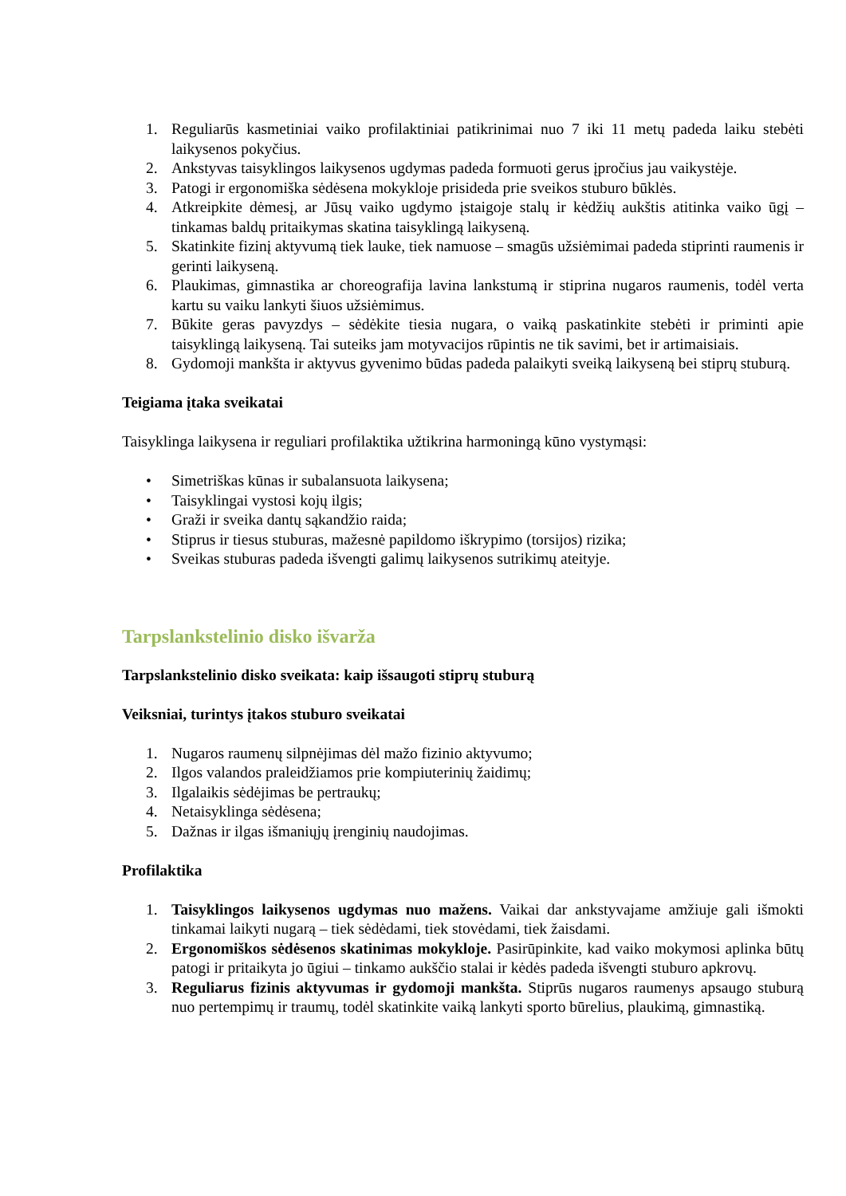1. Reguliarūs kasmetiniai vaiko profilaktiniai patikrinimai nuo 7 iki 11 metų padeda laiku stebėti laikysenos pokyčius.
2. Ankstyvas taisyklingos laikysenos ugdymas padeda formuoti gerus įpročius jau vaikystėje.
3. Patogi ir ergonomiška sėdėsena mokykloje prisideda prie sveikos stuburo būklės.
4. Atkreipkite dėmesį, ar Jūsų vaiko ugdymo įstaigoje stalų ir kėdžių aukštis atitinka vaiko ūgį – tinkamas baldų pritaikymas skatina taisyklingą laikyseną.
5. Skatinkite fizinį aktyvumą tiek lauke, tiek namuose – smagūs užsiėmimai padeda stiprinti raumenis ir gerinti laikyseną.
6. Plaukimas, gimnastika ar choreografija lavina lankstumą ir stiprina nugaros raumenis, todėl verta kartu su vaiku lankyti šiuos užsiėmimus.
7. Būkite geras pavyzdys – sėdėkite tiesia nugara, o vaiką paskatinkite stebėti ir priminti apie taisyklingą laikyseną. Tai suteiks jam motyvacijos rūpintis ne tik savimi, bet ir artimaisiais.
8. Gydomoji mankšta ir aktyvus gyvenimo būdas padeda palaikyti sveiką laikyseną bei stiprų stuburą.
Teigiama įtaka sveikatai
Taisyklinga laikysena ir reguliari profilaktika užtikrina harmoningą kūno vystymąsi:
• Simetriškas kūnas ir subalansuota laikysena;
• Taisyklingai vystosi kojų ilgis;
• Graži ir sveika dantų sąkandžio raida;
• Stiprus ir tiesus stuburas, mažesnė papildomo iškrypimo (torsijos) rizika;
• Sveikas stuburas padeda išvengti galimų laikysenos sutrikimų ateityje.
Tarpslankstelinio disko išvarža
Tarpslankstelinio disko sveikata: kaip išsaugoti stiprų stuburą
Veiksniai, turintys įtakos stuburo sveikatai
1. Nugaros raumenų silpnėjimas dėl mažo fizinio aktyvumo;
2. Ilgos valandos praleidžiamos prie kompiuterinių žaidimų;
3. Ilgalaikis sėdėjimas be pertraukų;
4. Netaisyklinga sėdėsena;
5. Dažnas ir ilgas išmaniųjų įrenginių naudojimas.
Profilaktika
1. Taisyklingos laikysenos ugdymas nuo mažens. Vaikai dar ankstyvajame amžiuje gali išmokti tinkamai laikyti nugarą – tiek sėdėdami, tiek stovėdami, tiek žaisdami.
2. Ergonomiškos sėdėsenos skatinimas mokykloje. Pasirūpinkite, kad vaiko mokymosi aplinka būtų patogi ir pritaikyta jo ūgiui – tinkamo aukščio stalai ir kėdės padeda išvengti stuburo apkrovų.
3. Reguliarus fizinis aktyvumas ir gydomoji mankšta. Stiprūs nugaros raumenys apsaugo stuburą nuo pertempimų ir traumų, todėl skatinkite vaiką lankyti sporto būrelius, plaukimą, gimnastiką.